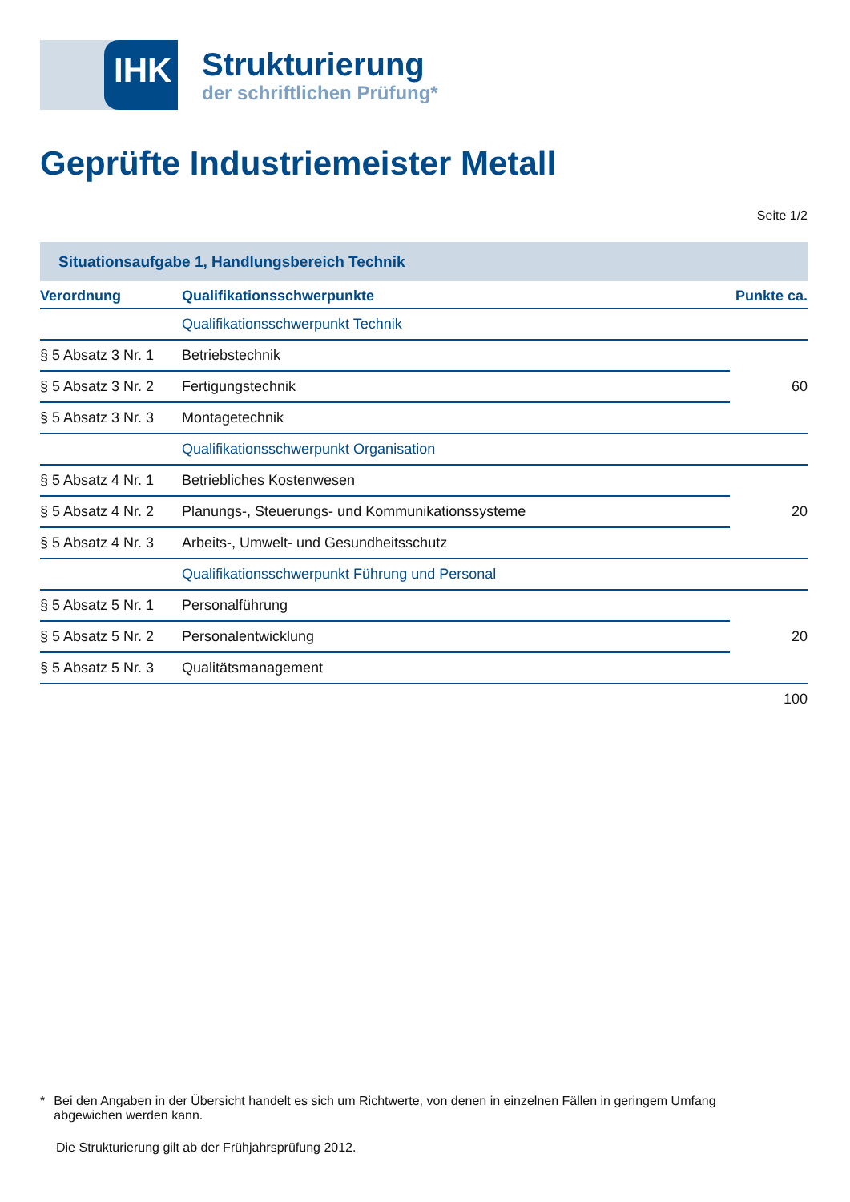IHK
Strukturierung
der schriftlichen Prüfung*
Geprüfte Industriemeister Metall
Seite 1/2
Situationsaufgabe 1, Handlungsbereich Technik
| Verordnung | Qualifikationsschwerpunkte | Punkte ca. |
| --- | --- | --- |
| | Qualifikationsschwerpunkt Technik | |
| § 5 Absatz 3 Nr. 1 | Betriebstechnik | 60 |
| § 5 Absatz 3 Nr. 2 | Fertigungstechnik | |
| § 5 Absatz 3 Nr. 3 | Montagetechnik | |
| | Qualifikationsschwerpunkt Organisation | |
| § 5 Absatz 4 Nr. 1 | Betriebliches Kostenwesen | 20 |
| § 5 Absatz 4 Nr. 2 | Planungs-, Steuerungs- und Kommunikationssysteme | |
| § 5 Absatz 4 Nr. 3 | Arbeits-, Umwelt- und Gesundheitsschutz | |
| | Qualifikationsschwerpunkt Führung und Personal | |
| § 5 Absatz 5 Nr. 1 | Personalführung | 20 |
| § 5 Absatz 5 Nr. 2 | Personalentwicklung | |
| § 5 Absatz 5 Nr. 3 | Qualitätsmanagement | |
| | | 100 |
* Bei den Angaben in der Übersicht handelt es sich um Richtwerte, von denen in einzelnen Fällen in geringem Umfang abgewichen werden kann.
Die Strukturierung gilt ab der Frühjahrsprüfung 2012.